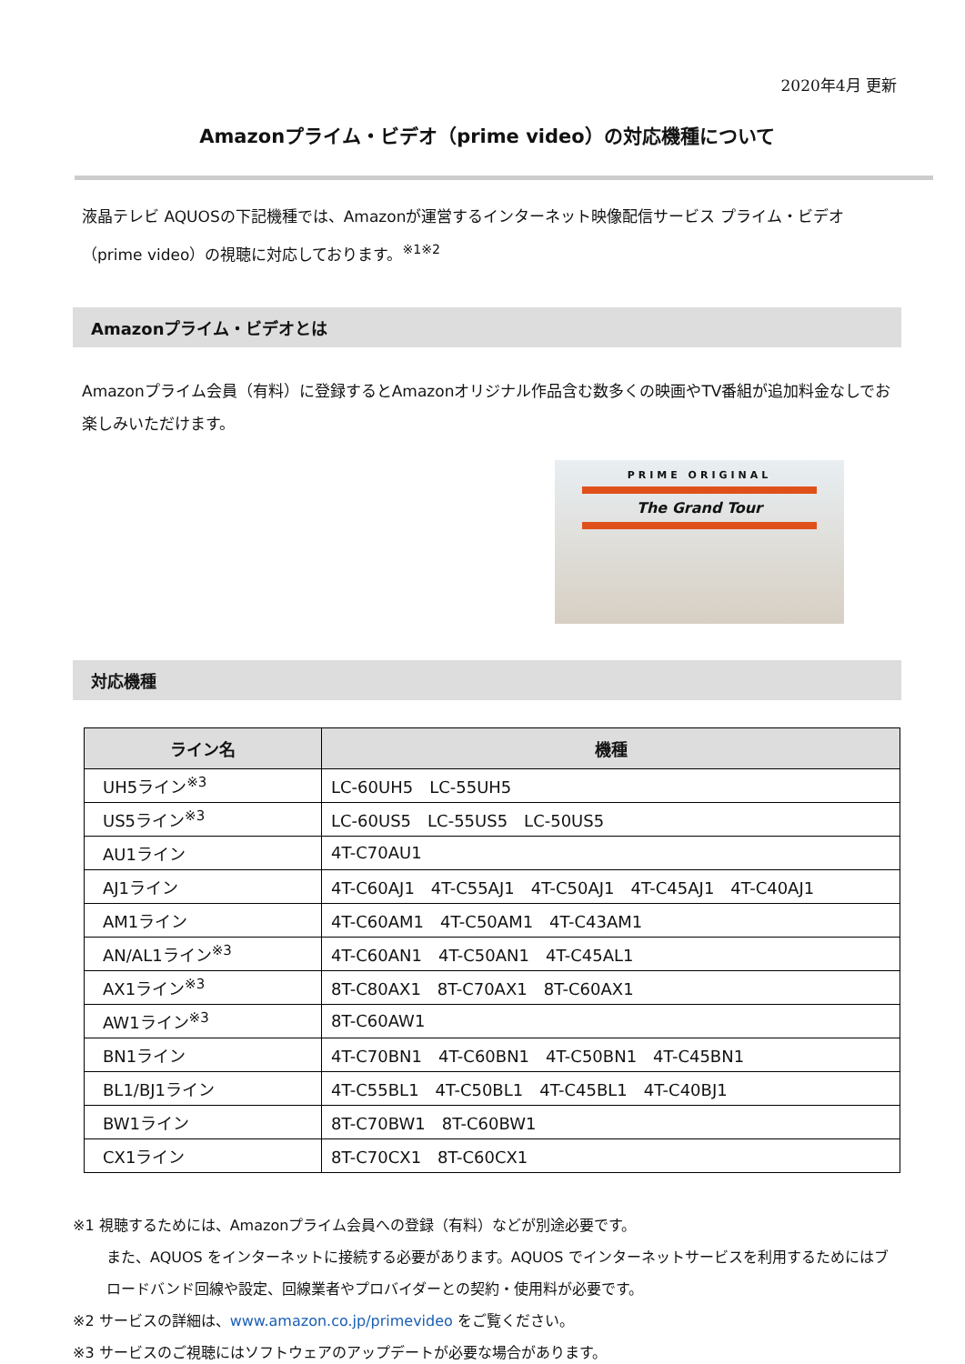2020年4月 更新
Amazonプライム・ビデオ（prime video）の対応機種について
液晶テレビ AQUOSの下記機種では、Amazonが運営するインターネット映像配信サービス プライム・ビデオ（prime video）の視聴に対応しております。<sup>※1※2</sup>
Amazonプライム・ビデオとは
Amazonプライム会員（有料）に登録するとAmazonオリジナル作品含む数多くの映画やTV番組が追加料金なしでお楽しみいただけます。
PRIME ORIGINAL
The Grand Tour
対応機種
| ライン名 | 機種 |
| --- | --- |
| UH5ライン<sup>※3</sup> | LC-60UH5 LC-55UH5 |
| US5ライン<sup>※3</sup> | LC-60US5 LC-55US5 LC-50US5 |
| AU1ライン | 4T-C70AU1 |
| AJ1ライン | 4T-C60AJ1 4T-C55AJ1 4T-C50AJ1 4T-C45AJ1 4T-C40AJ1 |
| AM1ライン | 4T-C60AM1 4T-C50AM1 4T-C43AM1 |
| AN/AL1ライン<sup>※3</sup> | 4T-C60AN1 4T-C50AN1 4T-C45AL1 |
| AX1ライン<sup>※3</sup> | 8T-C80AX1 8T-C70AX1 8T-C60AX1 |
| AW1ライン<sup>※3</sup> | 8T-C60AW1 |
| BN1ライン | 4T-C70BN1 4T-C60BN1 4T-C50BN1 4T-C45BN1 |
| BL1/BJ1ライン | 4T-C55BL1 4T-C50BL1 4T-C45BL1 4T-C40BJ1 |
| BW1ライン | 8T-C70BW1 8T-C60BW1 |
| CX1ライン | 8T-C70CX1 8T-C60CX1 |
※1 視聴するためには、Amazonプライム会員への登録（有料）などが別途必要です。
また、AQUOS をインターネットに接続する必要があります。AQUOS でインターネットサービスを利用するためにはブロードバンド回線や設定、回線業者やプロバイダーとの契約・使用料が必要です。
※2 サービスの詳細は、www.amazon.co.jp/primevideo をご覧ください。
※3 サービスのご視聴にはソフトウェアのアップデートが必要な場合があります。